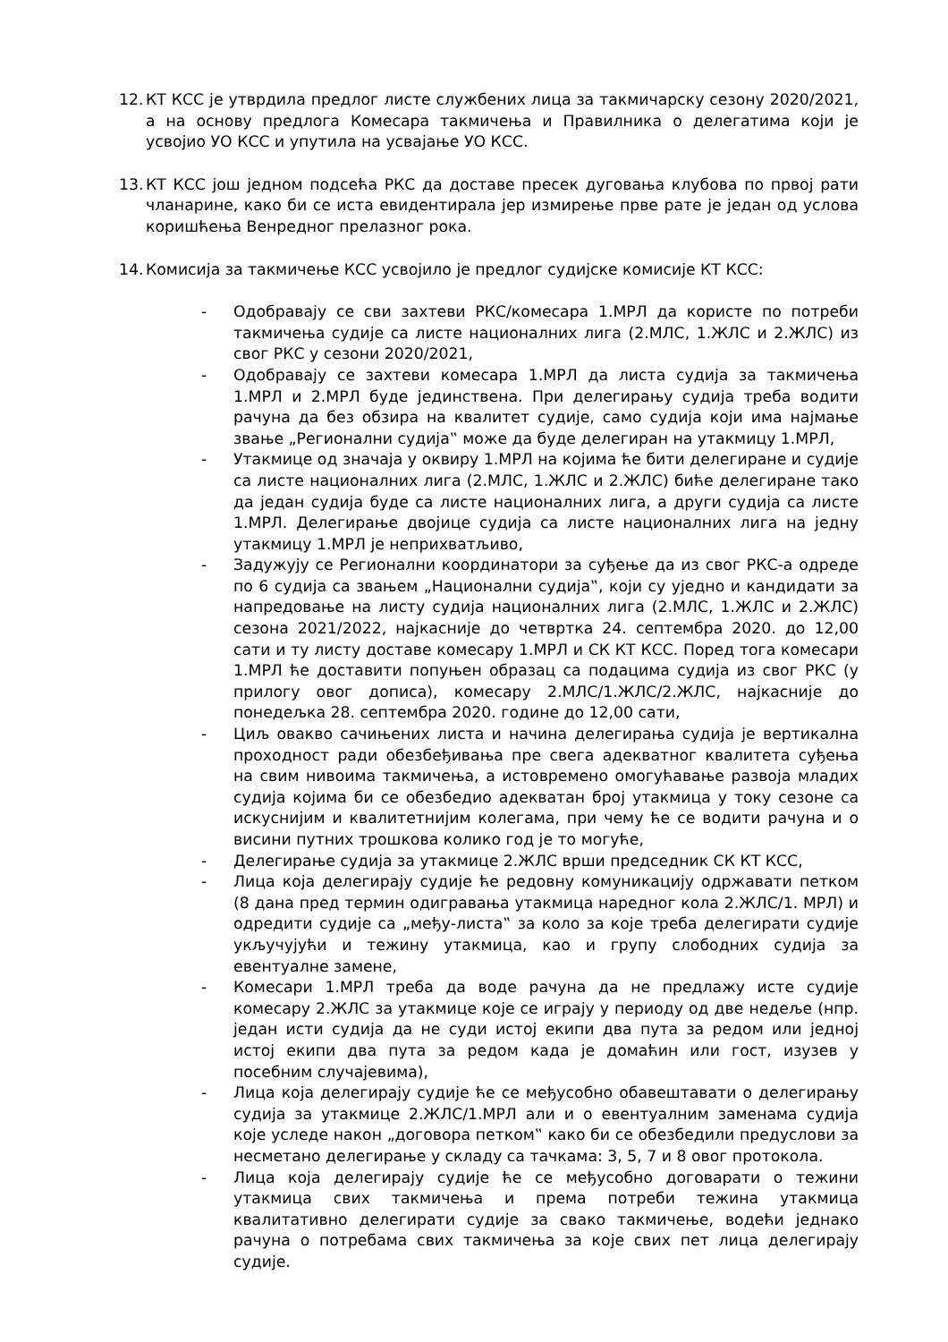12. КТ КСС је утврдила предлог листе службених лица за такмичарску сезону 2020/2021, а на основу предлога Комесара такмичења и Правилника о делегатима који је усвојио УО КСС и упутила на усвајање УО КСС.
13. КТ КСС још једном подсећа РКС да доставе пресек дуговања клубова по првој рати чланарине, како би се иста евидентирала јер измирење прве рате је један од услова коришћења Венредног прелазног рока.
14. Комисија за такмичење КСС усвојило је предлог судијске комисије КТ КСС:
- Одобравају се сви захтеви РКС/комесара 1.МРЛ да користе по потреби такмичења судије са листе националних лига (2.МЛС, 1.ЖЛС и 2.ЖЛС) из свог РКС у сезони 2020/2021,
- Одобравају се захтеви комесара 1.МРЛ да листа судија за такмичења 1.МРЛ и 2.МРЛ буде јединствена. При делегирању судија треба водити рачуна да без обзира на квалитет судије, само судија који има најмање звање „Регионални судија‟ може да буде делегиран на утакмицу 1.МРЛ,
- Утакмице од значаја у оквиру 1.МРЛ на којима ће бити делегиране и судије са листе националних лига (2.МЛС, 1.ЖЛС и 2.ЖЛС) биће делегиране тако да један судија буде са листе националних лига, а други судија са листе 1.МРЛ. Делегирање двојице судија са листе националних лига на једну утакмицу 1.МРЛ је неприхватљиво,
- Задужују се Регионални координатори за суђење да из свог РКС-а одреде по 6 судија са звањем „Национални судија‟, који су уједно и кандидати за напредовање на листу судија националних лига (2.МЛС, 1.ЖЛС и 2.ЖЛС) сезона 2021/2022, најкасније до четвртка 24. септембра 2020. до 12,00 сати и ту листу доставе комесару 1.МРЛ и СК КТ КСС. Поред тога комесари 1.МРЛ ће доставити попуњен образац са подацима судија из свог РКС (у прилогу овог дописа), комесару 2.МЛС/1.ЖЛС/2.ЖЛС, најкасније до понедељка 28. септембра 2020. године до 12,00 сати,
- Циљ овакво сачињених листа и начина делегирања судија је вертикална проходност ради обезбеђивања пре свега адекватног квалитета суђења на свим нивоима такмичења, а истовремено омогућавање развоја младих судија којима би се обезбедио адекватан број утакмица у току сезоне са искуснијим и квалитетнијим колегама, при чему ће се водити рачуна и о висини путних трошкова колико год је то могуће,
- Делегирање судија за утакмице 2.ЖЛС врши председник СК КТ КСС,
- Лица која делегирају судије ће редовну комуникацију одржавати петком (8 дана пред термин одигравања утакмица наредног кола 2.ЖЛС/1. МРЛ) и одредити судије са „међу-листа‟ за коло за које треба делегирати судије укључујући и тежину утакмица, као и групу слободних судија за евентуалне замене,
- Комесари 1.МРЛ треба да воде рачуна да не предлажу исте судије комесару 2.ЖЛС за утакмице које се играју у периоду од две недеље (нпр. један исти судија да не суди истој екипи два пута за редом или једној истој екипи два пута за редом када је домаћин или гост, изузев у посебним случајевима),
- Лица која делегирају судије ће се међусобно обавештавати о делегирању судија за утакмице 2.ЖЛС/1.МРЛ али и о евентуалним заменама судија које уследе након „договора петком‟ како би се обезбедили предуслови за несметано делегирање у складу са тачкама: 3, 5, 7 и 8 овог протокола.
- Лица која делегирају судије ће се међусобно договарати о тежини утакмица свих такмичења и према потреби тежина утакмица квалитативно делегирати судије за свако такмичење, водећи једнако рачуна о потребама свих такмичења за које свих пет лица делегирају судије.